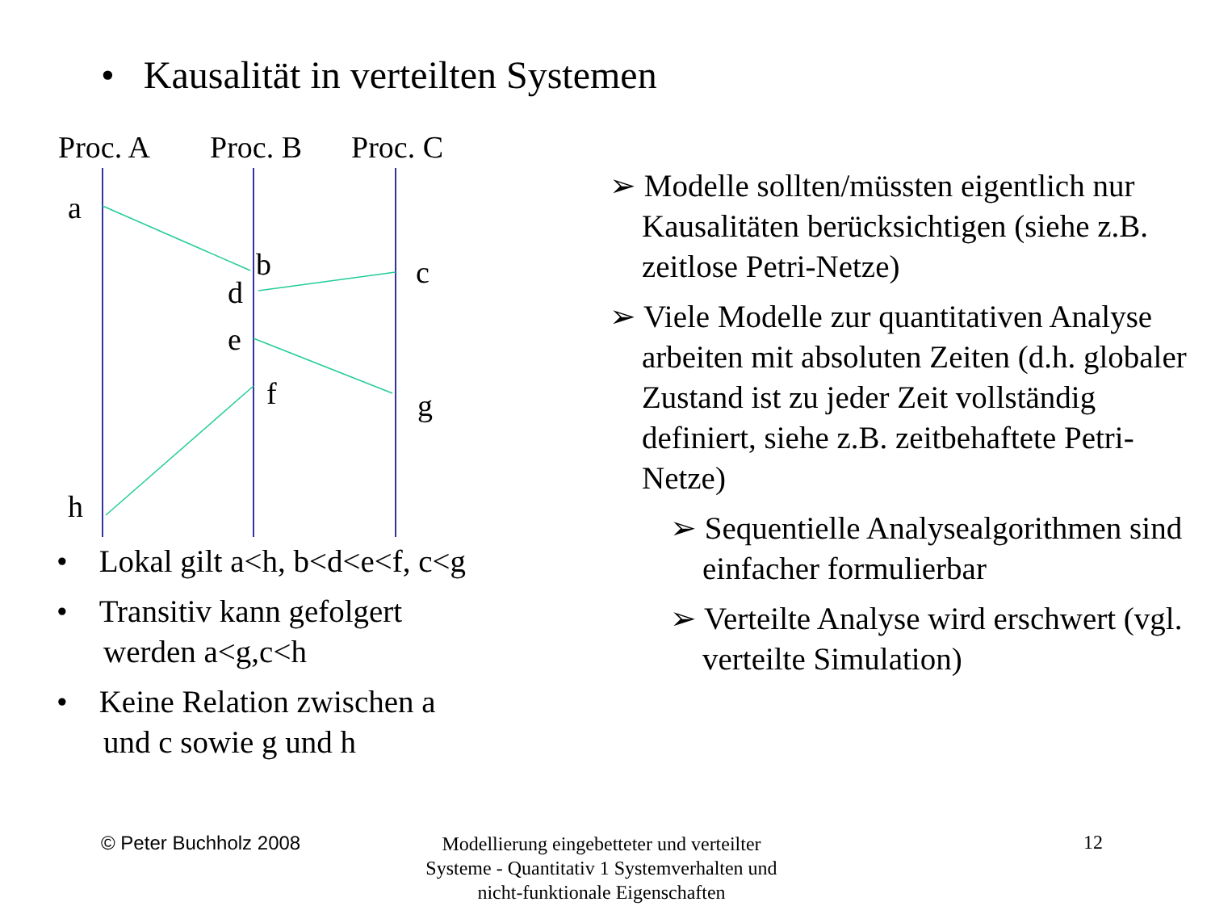• Kausalität in verteilten Systemen
Proc. A Proc. B Proc. C
a
b c
d
e
f g
h
• Lokal gilt a<h, b<d<e<f, c<g
• Transitiv kann gefolgert werden a<g,c<h
• Keine Relation zwischen a und c sowie g und h
➢ Modelle sollten/müssten eigentlich nur Kausalitäten berücksichtigen (siehe z.B. zeitlose Petri-Netze)
➢ Viele Modelle zur quantitativen Analyse arbeiten mit absoluten Zeiten (d.h. globaler Zustand ist zu jeder Zeit vollständig definiert, siehe z.B. zeitbehaftete Petri-Netze)
➢ Sequentielle Analysealgorithmen sind einfacher formulierbar
➢ Verteilte Analyse wird erschwert (vgl. verteilte Simulation)
© Peter Buchholz 2008
Modellierung eingebetteter und verteilter Systeme - Quantitativ 1 Systemverhalten und nicht-funktionale Eigenschaften
12